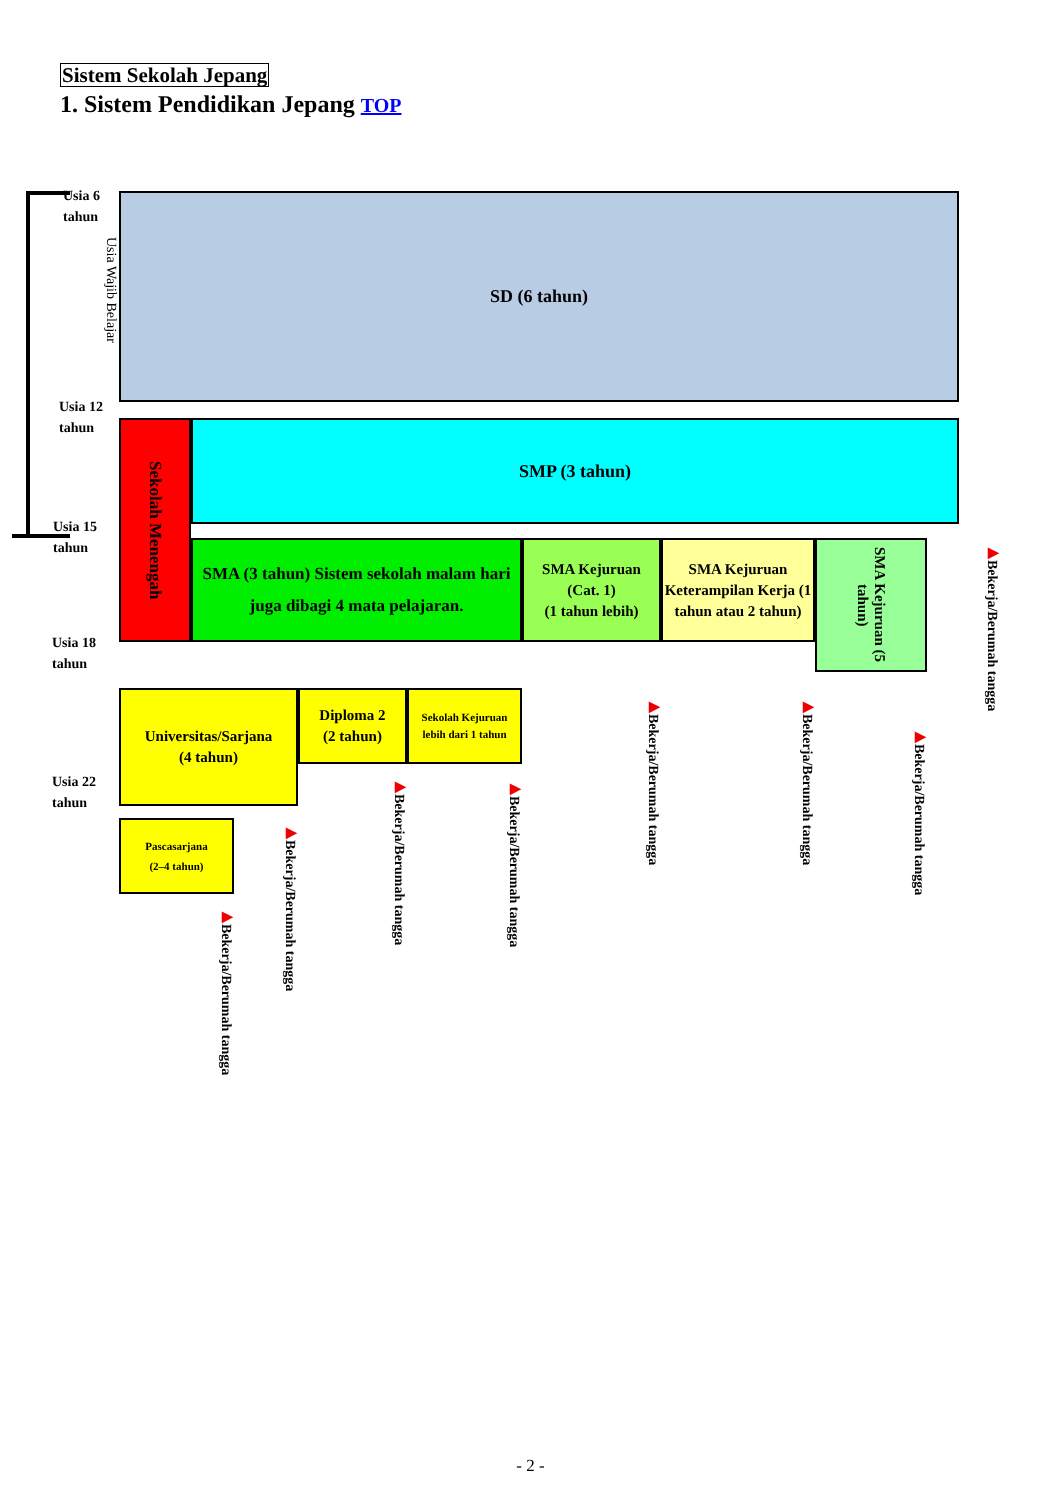Sistem Sekolah Jepang
1. Sistem Pendidikan Jepang TOP
Usia 6
tahun
Usia Wajib Belajar
Usia 12
tahun
Usia 15
tahun
Usia 18
tahun
Usia 22
tahun
SD (6 tahun)
Sekolah Menengah
SMP (3 tahun)
SMA (3 tahun) Sistem sekolah malam hari juga dibagi 4 mata pelajaran.
SMA Kejuruan
(Cat. 1)
(1 tahun lebih)
SMA Kejuruan Keterampilan Kerja (1 tahun atau 2 tahun)
SMA Kejuruan (5 tahun)
▶Bekerja/Berumah tangga
Universitas/Sarjana
(4 tahun)
Diploma 2
(2 tahun)
Sekolah Kejuruan lebih dari 1 tahun
Pascasarjana
(2–4 tahun)
▶Bekerja/Berumah tangga
▶Bekerja/Berumah tangga
▶Bekerja/Berumah tangga
▶Bekerja/Berumah tangga
▶Bekerja/Berumah tangga
▶Bekerja/Berumah tangga
▶Bekerja/Berumah tangga
- 2 -